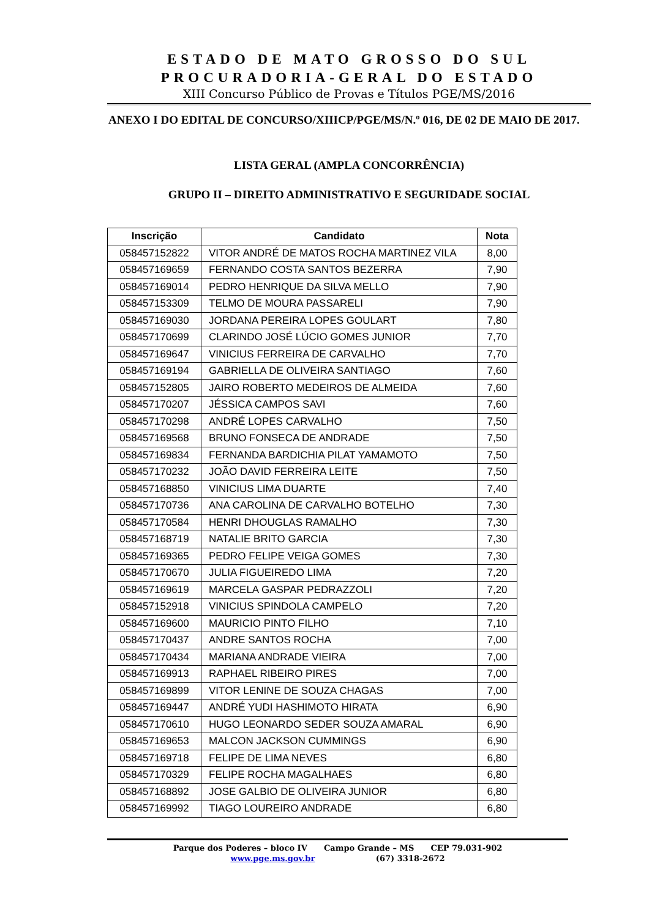ESTADO DE MATO GROSSO DO SUL
PROCURADORIA-GERAL DO ESTADO
XIII Concurso Público de Provas e Títulos PGE/MS/2016
ANEXO I DO EDITAL DE CONCURSO/XIIICP/PGE/MS/N.º 016, DE 02 DE MAIO DE 2017.
LISTA GERAL (AMPLA CONCORRÊNCIA)
GRUPO II – DIREITO ADMINISTRATIVO E SEGURIDADE SOCIAL
| Inscrição | Candidato | Nota |
| --- | --- | --- |
| 058457152822 | VITOR ANDRÉ DE MATOS ROCHA MARTINEZ VILA | 8,00 |
| 058457169659 | FERNANDO COSTA SANTOS BEZERRA | 7,90 |
| 058457169014 | PEDRO HENRIQUE DA SILVA MELLO | 7,90 |
| 058457153309 | TELMO DE MOURA PASSARELI | 7,90 |
| 058457169030 | JORDANA PEREIRA LOPES GOULART | 7,80 |
| 058457170699 | CLARINDO JOSÉ LÚCIO GOMES JUNIOR | 7,70 |
| 058457169647 | VINICIUS FERREIRA DE CARVALHO | 7,70 |
| 058457169194 | GABRIELLA DE OLIVEIRA SANTIAGO | 7,60 |
| 058457152805 | JAIRO ROBERTO MEDEIROS DE ALMEIDA | 7,60 |
| 058457170207 | JÉSSICA CAMPOS SAVI | 7,60 |
| 058457170298 | ANDRÉ LOPES CARVALHO | 7,50 |
| 058457169568 | BRUNO FONSECA DE ANDRADE | 7,50 |
| 058457169834 | FERNANDA BARDICHIA PILAT YAMAMOTO | 7,50 |
| 058457170232 | JOÃO DAVID FERREIRA LEITE | 7,50 |
| 058457168850 | VINICIUS LIMA DUARTE | 7,40 |
| 058457170736 | ANA CAROLINA DE CARVALHO BOTELHO | 7,30 |
| 058457170584 | HENRI DHOUGLAS RAMALHO | 7,30 |
| 058457168719 | NATALIE BRITO GARCIA | 7,30 |
| 058457169365 | PEDRO FELIPE VEIGA GOMES | 7,30 |
| 058457170670 | JULIA FIGUEIREDO LIMA | 7,20 |
| 058457169619 | MARCELA GASPAR PEDRAZZOLI | 7,20 |
| 058457152918 | VINICIUS SPINDOLA CAMPELO | 7,20 |
| 058457169600 | MAURICIO PINTO FILHO | 7,10 |
| 058457170437 | ANDRE SANTOS ROCHA | 7,00 |
| 058457170434 | MARIANA ANDRADE VIEIRA | 7,00 |
| 058457169913 | RAPHAEL RIBEIRO PIRES | 7,00 |
| 058457169899 | VITOR LENINE DE SOUZA CHAGAS | 7,00 |
| 058457169447 | ANDRÉ YUDI HASHIMOTO HIRATA | 6,90 |
| 058457170610 | HUGO LEONARDO SEDER SOUZA AMARAL | 6,90 |
| 058457169653 | MALCON JACKSON CUMMINGS | 6,90 |
| 058457169718 | FELIPE DE LIMA NEVES | 6,80 |
| 058457170329 | FELIPE ROCHA MAGALHAES | 6,80 |
| 058457168892 | JOSE GALBIO DE OLIVEIRA JUNIOR | 6,80 |
| 058457169992 | TIAGO LOUREIRO ANDRADE | 6,80 |
Parque dos Poderes – bloco IV Campo Grande – MS CEP 79.031-902
www.pge.ms.gov.br (67) 3318-2672